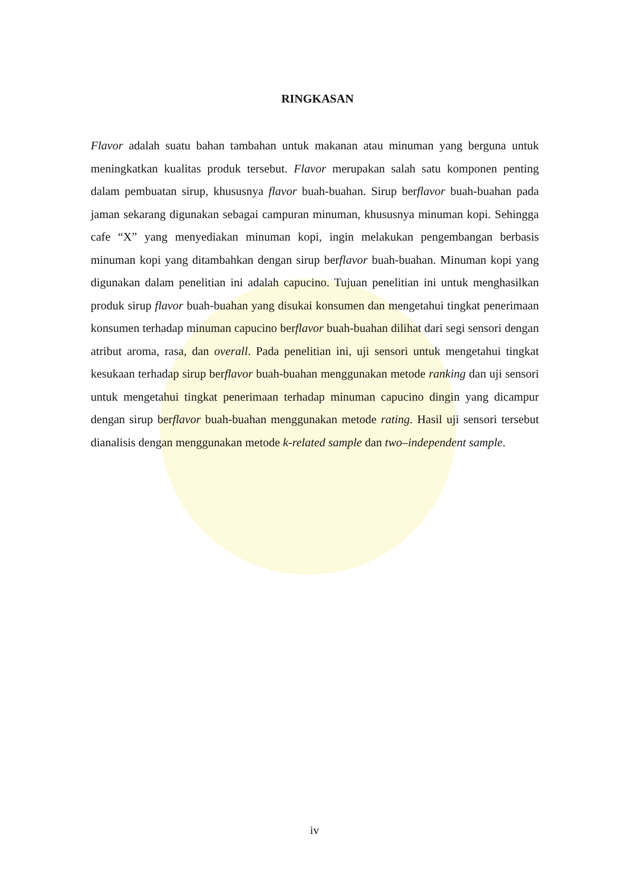RINGKASAN
Flavor adalah suatu bahan tambahan untuk makanan atau minuman yang berguna untuk meningkatkan kualitas produk tersebut. Flavor merupakan salah satu komponen penting dalam pembuatan sirup, khususnya flavor buah-buahan. Sirup berflavor buah-buahan pada jaman sekarang digunakan sebagai campuran minuman, khususnya minuman kopi. Sehingga cafe “X” yang menyediakan minuman kopi, ingin melakukan pengembangan berbasis minuman kopi yang ditambahkan dengan sirup berflavor buah-buahan. Minuman kopi yang digunakan dalam penelitian ini adalah capucino. Tujuan penelitian ini untuk menghasilkan produk sirup flavor buah-buahan yang disukai konsumen dan mengetahui tingkat penerimaan konsumen terhadap minuman capucino berflavor buah-buahan dilihat dari segi sensori dengan atribut aroma, rasa, dan overall. Pada penelitian ini, uji sensori untuk mengetahui tingkat kesukaan terhadap sirup berflavor buah-buahan menggunakan metode ranking dan uji sensori untuk mengetahui tingkat penerimaan terhadap minuman capucino dingin yang dicampur dengan sirup berflavor buah-buahan menggunakan metode rating. Hasil uji sensori tersebut dianalisis dengan menggunakan metode k-related sample dan two–independent sample.
iv